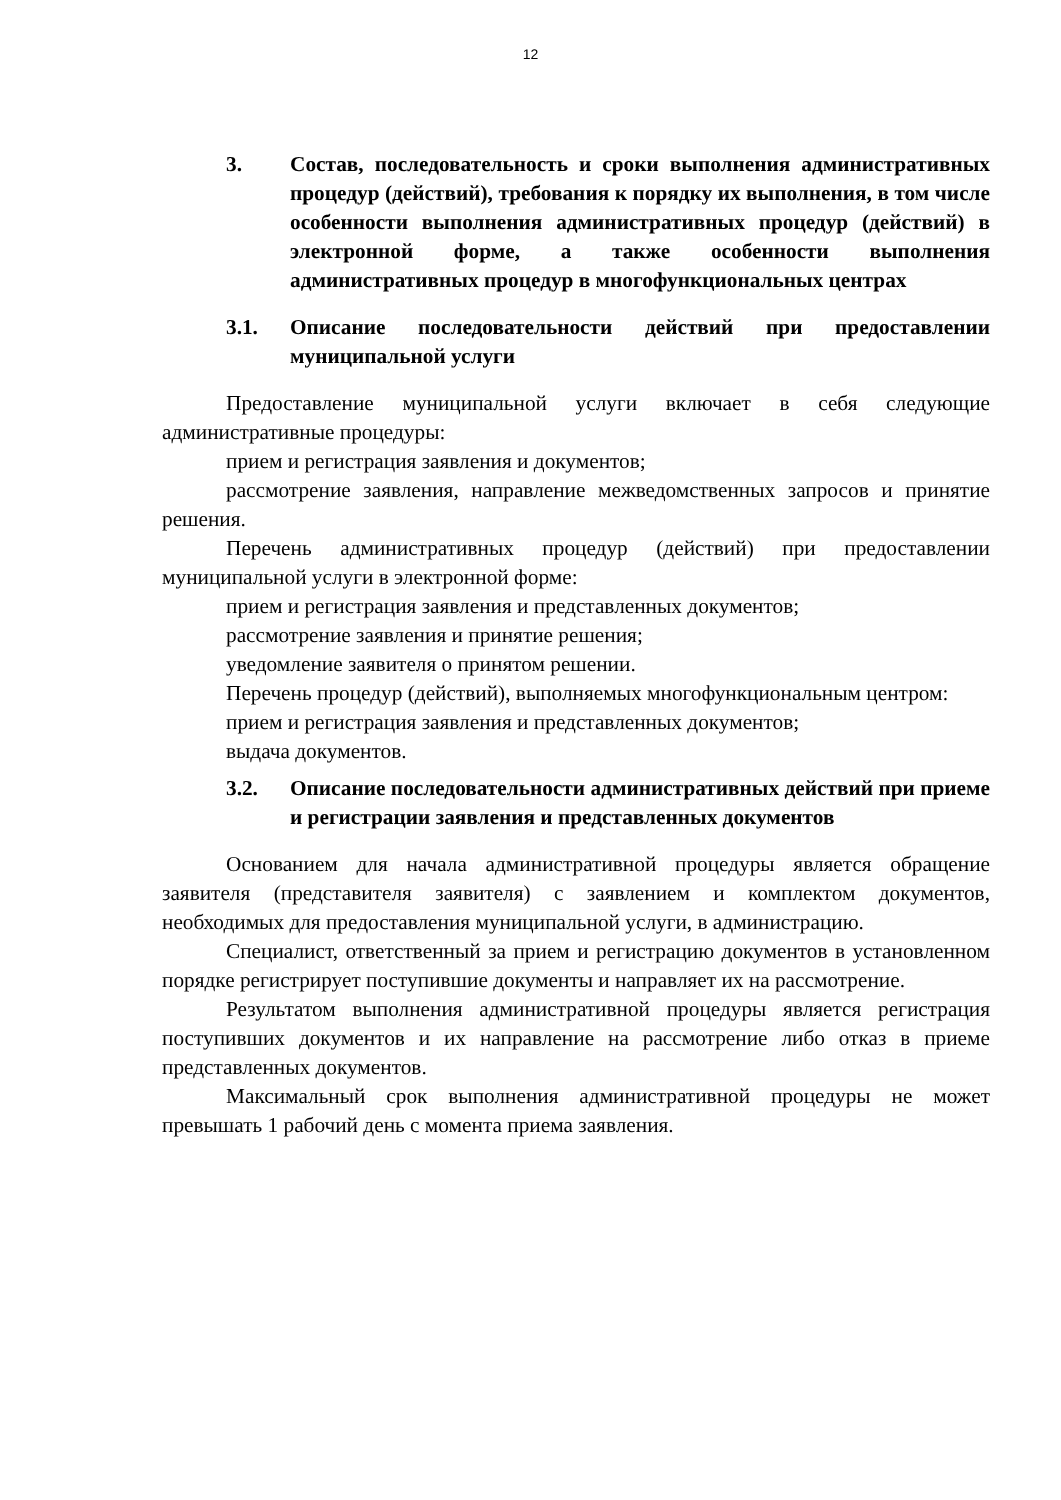12
3. Состав, последовательность и сроки выполнения административных процедур (действий), требования к порядку их выполнения, в том числе особенности выполнения административных процедур (действий) в электронной форме, а также особенности выполнения административных процедур в многофункциональных центрах
3.1. Описание последовательности действий при предоставлении муниципальной услуги
Предоставление муниципальной услуги включает в себя следующие административные процедуры:
прием и регистрация заявления и документов;
рассмотрение заявления, направление межведомственных запросов и принятие решения.
Перечень административных процедур (действий) при предоставлении муниципальной услуги в электронной форме:
прием и регистрация заявления и представленных документов;
рассмотрение заявления и принятие решения;
уведомление заявителя о принятом решении.
Перечень процедур (действий), выполняемых многофункциональным центром:
прием и регистрация заявления и представленных документов;
выдача документов.
3.2. Описание последовательности административных действий при приеме и регистрации заявления и представленных документов
Основанием для начала административной процедуры является обращение заявителя (представителя заявителя) с заявлением и комплектом документов, необходимых для предоставления муниципальной услуги, в администрацию.
Специалист, ответственный за прием и регистрацию документов в установленном порядке регистрирует поступившие документы и направляет их на рассмотрение.
Результатом выполнения административной процедуры является регистрация поступивших документов и их направление на рассмотрение либо отказ в приеме представленных документов.
Максимальный срок выполнения административной процедуры не может превышать 1 рабочий день с момента приема заявления.